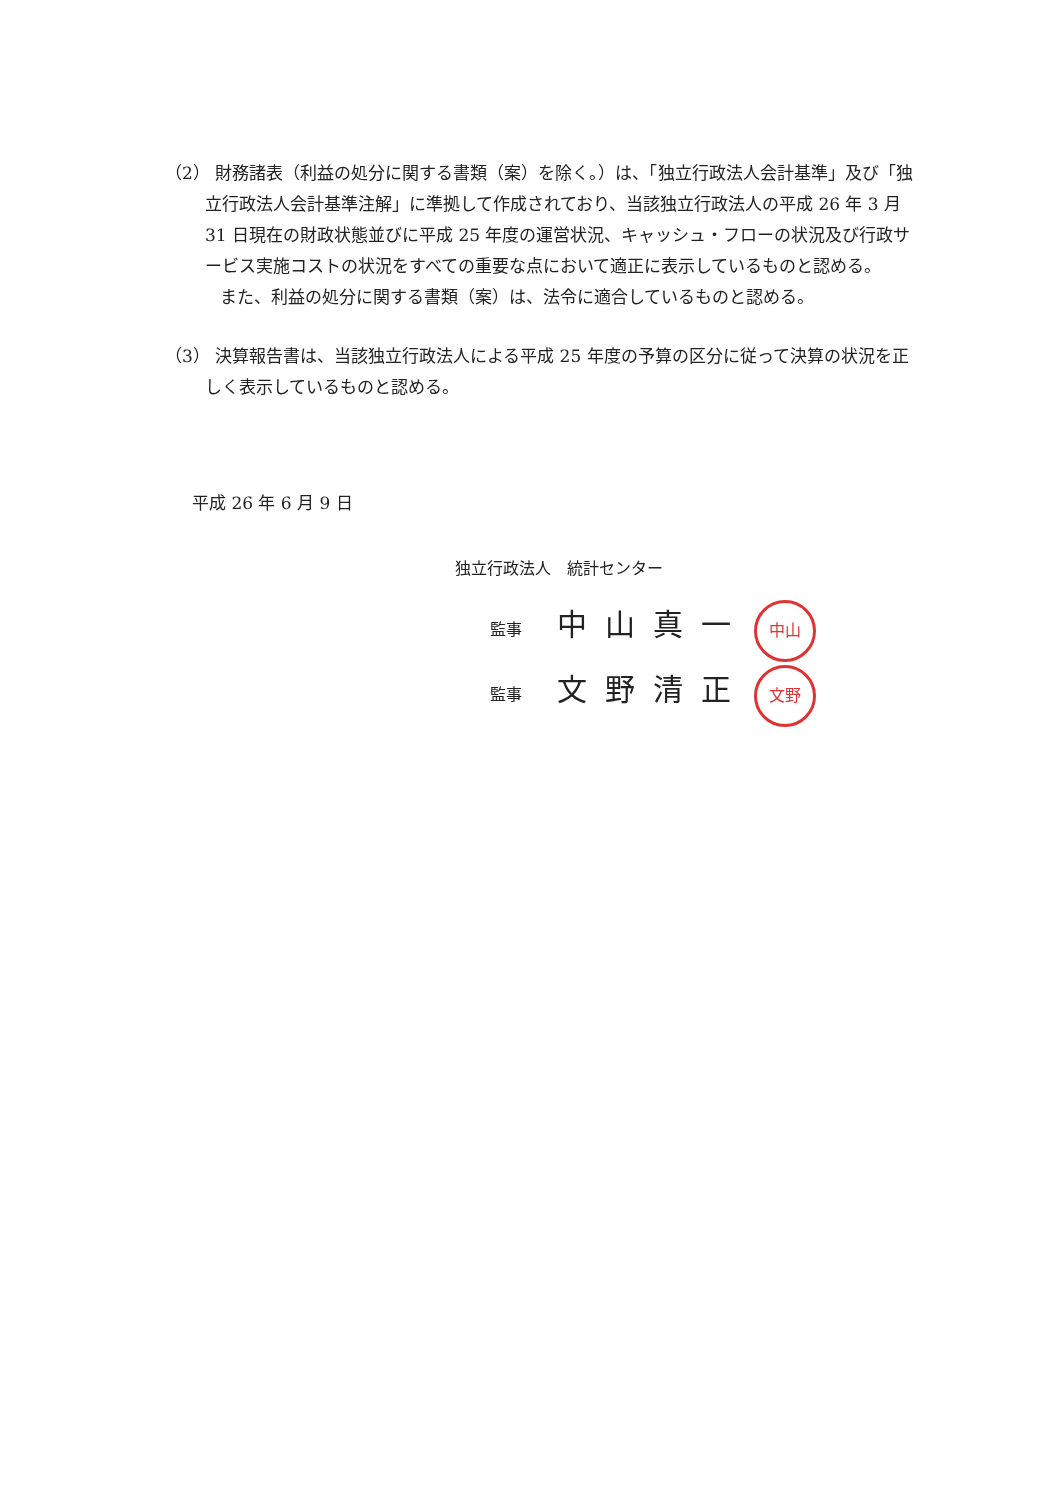（2） 財務諸表（利益の処分に関する書類（案）を除く。）は、「独立行政法人会計基準」及び「独立行政法人会計基準注解」に準拠して作成されており、当該独立行政法人の平成 26 年 3 月 31 日現在の財政状態並びに平成 25 年度の運営状況、キャッシュ・フローの状況及び行政サービス実施コストの状況をすべての重要な点において適正に表示しているものと認める。
また、利益の処分に関する書類（案）は、法令に適合しているものと認める。
（3） 決算報告書は、当該独立行政法人による平成 25 年度の予算の区分に従って決算の状況を正しく表示しているものと認める。
平成 26 年 6 月 9 日
独立行政法人　統計センター
監事 中山真一 中山
監事 文野清正 文野